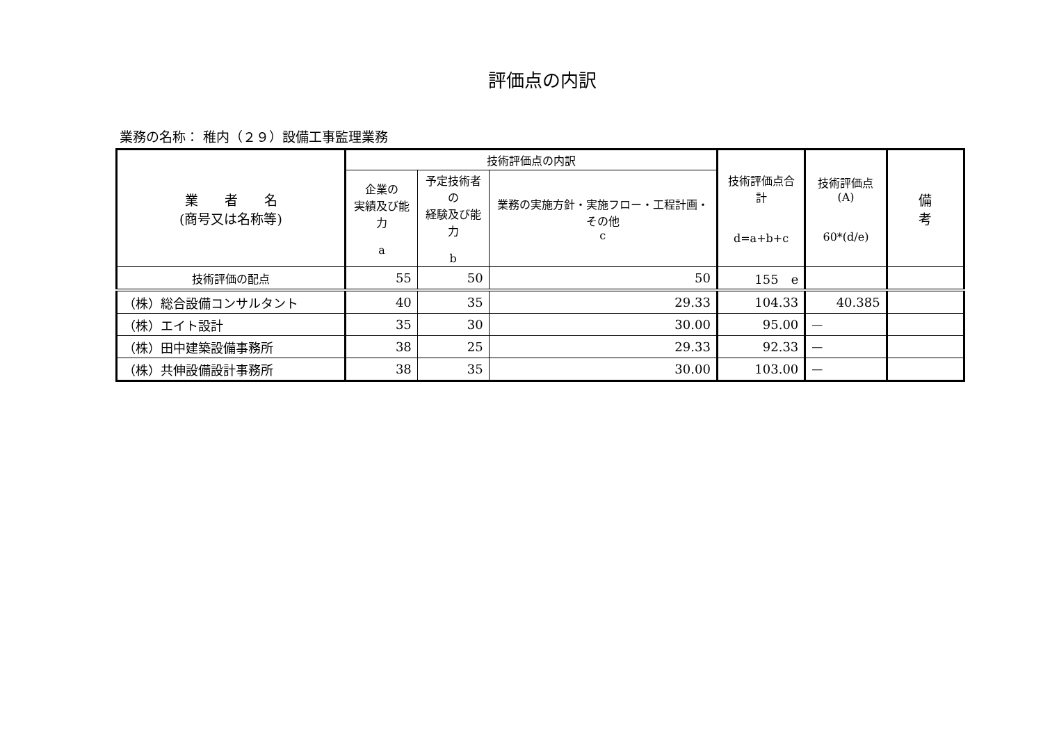評価点の内訳
業務の名称： 稚内（２９）設備工事監理業務
| 業 者 名 (商号又は名称等) | 技術評価点の内訳 | | | 技術評価点合計 d=a+b+c | 技術評価点(A) 60*(d/e) | 備 考 |
| --- | --- | --- | --- | --- | --- | --- |
| | 企業の 実績及び能力 a | 予定技術者の 経験及び能力 b | 業務の実施方針・実施フロー・工程計画・その他 c | | | |
| 技術評価の配点 | 55 | 50 | 50 | 155 e | | |
| （株）総合設備コンサルタント | 40 | 35 | 29.33 | 104.33 | 40.385 | |
| （株）エイト設計 | 35 | 30 | 30.00 | 95.00 | — | |
| （株）田中建築設備事務所 | 38 | 25 | 29.33 | 92.33 | — | |
| （株）共伸設備設計事務所 | 38 | 35 | 30.00 | 103.00 | — | |